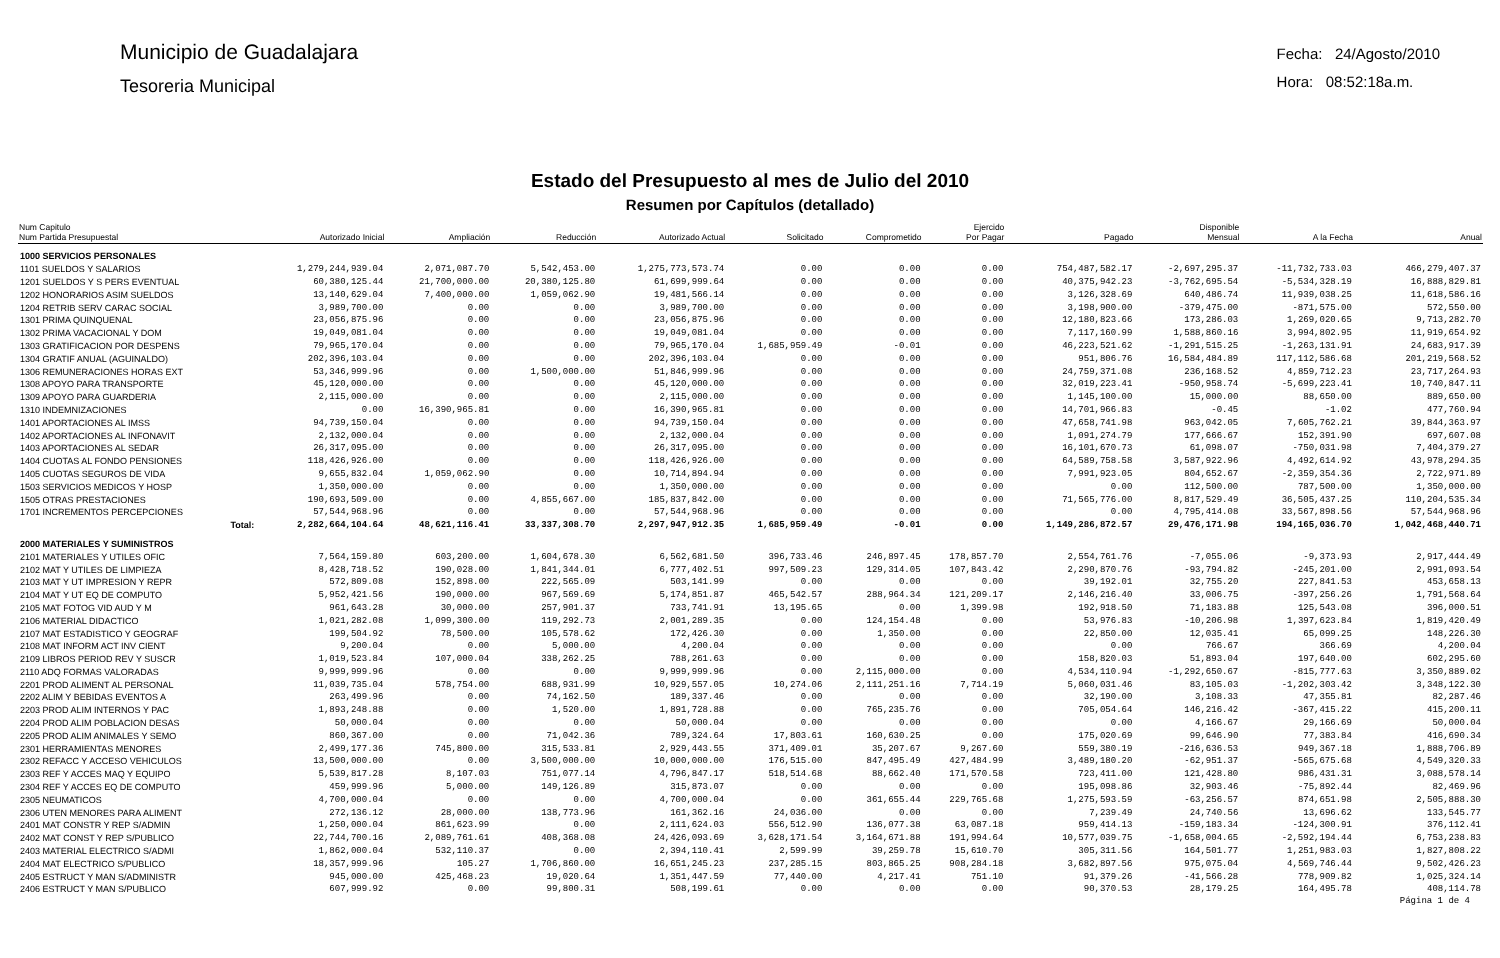Municipio de Guadalajara
Tesoreria Municipal
Fecha: 24/Agosto/2010
Hora: 08:52:18a.m.
Estado del Presupuesto al mes de Julio del 2010
Resumen por Capítulos (detallado)
| Num Capitulo Num Partida Presupuestal | Autorizado Inicial | Ampliación | Reducción | Autorizado Actual | Solicitado | Comprometido | Ejercido Por Pagar | Pagado | Disponible Mensual | A la Fecha | Anual |
| --- | --- | --- | --- | --- | --- | --- | --- | --- | --- | --- | --- |
| 1000 SERVICIOS PERSONALES | | | | | | | | | | | |
| 1101 SUELDOS Y SALARIOS | 1,279,244,939.04 | 2,071,087.70 | 5,542,453.00 | 1,275,773,573.74 | 0.00 | 0.00 | 0.00 | 754,487,582.17 | -2,697,295.37 | -11,732,733.03 | 466,279,407.37 |
| 1201 SUELDOS Y S PERS EVENTUAL | 60,380,125.44 | 21,700,000.00 | 20,380,125.80 | 61,699,999.64 | 0.00 | 0.00 | 0.00 | 40,375,942.23 | -3,762,695.54 | -5,534,328.19 | 16,888,829.81 |
| 1202 HONORARIOS ASIM SUELDOS | 13,140,629.04 | 7,400,000.00 | 1,059,062.90 | 19,481,566.14 | 0.00 | 0.00 | 0.00 | 3,126,328.69 | 640,486.74 | 11,939,038.25 | 11,618,586.16 |
| 1204 RETRIB SERV CARAC SOCIAL | 3,989,700.00 | 0.00 | 0.00 | 3,989,700.00 | 0.00 | 0.00 | 0.00 | 3,198,900.00 | -379,475.00 | -871,575.00 | 572,550.00 |
| 1301 PRIMA QUINQUENAL | 23,056,875.96 | 0.00 | 0.00 | 23,056,875.96 | 0.00 | 0.00 | 0.00 | 12,180,823.66 | 173,286.03 | 1,269,020.65 | 9,713,282.70 |
| 1302 PRIMA VACACIONAL Y DOM | 19,049,081.04 | 0.00 | 0.00 | 19,049,081.04 | 0.00 | 0.00 | 0.00 | 7,117,160.99 | 1,588,860.16 | 3,994,802.95 | 11,919,654.92 |
| 1303 GRATIFICACION POR DESPENS | 79,965,170.04 | 0.00 | 0.00 | 79,965,170.04 | 1,685,959.49 | -0.01 | 0.00 | 46,223,521.62 | -1,291,515.25 | -1,263,131.91 | 24,683,917.39 |
| 1304 GRATIF ANUAL (AGUINALDO) | 202,396,103.04 | 0.00 | 0.00 | 202,396,103.04 | 0.00 | 0.00 | 0.00 | 951,806.76 | 16,584,484.89 | 117,112,586.68 | 201,219,568.52 |
| 1306 REMUNERACIONES HORAS EXT | 53,346,999.96 | 0.00 | 1,500,000.00 | 51,846,999.96 | 0.00 | 0.00 | 0.00 | 24,759,371.08 | 236,168.52 | 4,859,712.23 | 23,717,264.93 |
| 1308 APOYO PARA TRANSPORTE | 45,120,000.00 | 0.00 | 0.00 | 45,120,000.00 | 0.00 | 0.00 | 0.00 | 32,019,223.41 | -950,958.74 | -5,699,223.41 | 10,740,847.11 |
| 1309 APOYO PARA GUARDERIA | 2,115,000.00 | 0.00 | 0.00 | 2,115,000.00 | 0.00 | 0.00 | 0.00 | 1,145,100.00 | 15,000.00 | 88,650.00 | 889,650.00 |
| 1310 INDEMNIZACIONES | 0.00 | 16,390,965.81 | 0.00 | 16,390,965.81 | 0.00 | 0.00 | 0.00 | 14,701,966.83 | -0.45 | -1.02 | 477,760.94 |
| 1401 APORTACIONES AL IMSS | 94,739,150.04 | 0.00 | 0.00 | 94,739,150.04 | 0.00 | 0.00 | 0.00 | 47,658,741.98 | 963,042.05 | 7,605,762.21 | 39,844,363.97 |
| 1402 APORTACIONES AL INFONAVIT | 2,132,000.04 | 0.00 | 0.00 | 2,132,000.04 | 0.00 | 0.00 | 0.00 | 1,091,274.79 | 177,666.67 | 152,391.90 | 697,607.08 |
| 1403 APORTACIONES AL SEDAR | 26,317,095.00 | 0.00 | 0.00 | 26,317,095.00 | 0.00 | 0.00 | 0.00 | 16,101,670.73 | 61,098.07 | -750,031.98 | 7,404,379.27 |
| 1404 CUOTAS AL FONDO PENSIONES | 118,426,926.00 | 0.00 | 0.00 | 118,426,926.00 | 0.00 | 0.00 | 0.00 | 64,589,758.58 | 3,587,922.96 | 4,492,614.92 | 43,978,294.35 |
| 1405 CUOTAS SEGUROS DE VIDA | 9,655,832.04 | 1,059,062.90 | 0.00 | 10,714,894.94 | 0.00 | 0.00 | 0.00 | 7,991,923.05 | 804,652.67 | -2,359,354.36 | 2,722,971.89 |
| 1503 SERVICIOS MEDICOS Y HOSP | 1,350,000.00 | 0.00 | 0.00 | 1,350,000.00 | 0.00 | 0.00 | 0.00 | 0.00 | 112,500.00 | 787,500.00 | 1,350,000.00 |
| 1505 OTRAS PRESTACIONES | 190,693,509.00 | 0.00 | 4,855,667.00 | 185,837,842.00 | 0.00 | 0.00 | 0.00 | 71,565,776.00 | 8,817,529.49 | 36,505,437.25 | 110,204,535.34 |
| 1701 INCREMENTOS PERCEPCIONES | 57,544,968.96 | 0.00 | 0.00 | 57,544,968.96 | 0.00 | 0.00 | 0.00 | 0.00 | 4,795,414.08 | 33,567,898.56 | 57,544,968.96 |
| Total: | 2,282,664,104.64 | 48,621,116.41 | 33,337,308.70 | 2,297,947,912.35 | 1,685,959.49 | -0.01 | 0.00 | 1,149,286,872.57 | 29,476,171.98 | 194,165,036.70 | 1,042,468,440.71 |
| 2000 MATERIALES Y SUMINISTROS | | | | | | | | | | | |
| 2101 MATERIALES Y UTILES OFIC | 7,564,159.80 | 603,200.00 | 1,604,678.30 | 6,562,681.50 | 396,733.46 | 246,897.45 | 178,857.70 | 2,554,761.76 | -7,055.06 | -9,373.93 | 2,917,444.49 |
| 2102 MAT Y UTILES DE LIMPIEZA | 8,428,718.52 | 190,028.00 | 1,841,344.01 | 6,777,402.51 | 997,509.23 | 129,314.05 | 107,843.42 | 2,290,870.76 | -93,794.82 | -245,201.00 | 2,991,093.54 |
| 2103 MAT Y UT IMPRESION Y REPR | 572,809.08 | 152,898.00 | 222,565.09 | 503,141.99 | 0.00 | 0.00 | 0.00 | 39,192.01 | 32,755.20 | 227,841.53 | 453,658.13 |
| 2104 MAT Y UT EQ DE COMPUTO | 5,952,421.56 | 190,000.00 | 967,569.69 | 5,174,851.87 | 465,542.57 | 288,964.34 | 121,209.17 | 2,146,216.40 | 33,006.75 | -397,256.26 | 1,791,568.64 |
| 2105 MAT FOTOG VID AUD Y M | 961,643.28 | 30,000.00 | 257,901.37 | 733,741.91 | 13,195.65 | 0.00 | 1,399.98 | 192,918.50 | 71,183.88 | 125,543.08 | 396,000.51 |
| 2106 MATERIAL DIDACTICO | 1,021,282.08 | 1,099,300.00 | 119,292.73 | 2,001,289.35 | 0.00 | 124,154.48 | 0.00 | 53,976.83 | -10,206.98 | 1,397,623.84 | 1,819,420.49 |
| 2107 MAT ESTADISTICO Y GEOGRAF | 199,504.92 | 78,500.00 | 105,578.62 | 172,426.30 | 0.00 | 1,350.00 | 0.00 | 22,850.00 | 12,035.41 | 65,099.25 | 148,226.30 |
| 2108 MAT INFORM ACT INV CIENT | 9,200.04 | 0.00 | 5,000.00 | 4,200.04 | 0.00 | 0.00 | 0.00 | 0.00 | 766.67 | 366.69 | 4,200.04 |
| 2109 LIBROS PERIOD REV Y SUSCR | 1,019,523.84 | 107,000.04 | 338,262.25 | 788,261.63 | 0.00 | 0.00 | 0.00 | 158,820.03 | 51,893.04 | 197,640.00 | 602,295.60 |
| 2110 ADQ FORMAS VALORADAS | 9,999,999.96 | 0.00 | 0.00 | 9,999,999.96 | 0.00 | 2,115,000.00 | 0.00 | 4,534,110.94 | -1,292,650.67 | -815,777.63 | 3,350,889.02 |
| 2201 PROD ALIMENT AL PERSONAL | 11,039,735.04 | 578,754.00 | 688,931.99 | 10,929,557.05 | 10,274.06 | 2,111,251.16 | 7,714.19 | 5,060,031.46 | 83,105.03 | -1,202,303.42 | 3,348,122.30 |
| 2202 ALIM Y BEBIDAS EVENTOS A | 263,499.96 | 0.00 | 74,162.50 | 189,337.46 | 0.00 | 0.00 | 0.00 | 32,190.00 | 3,108.33 | 47,355.81 | 82,287.46 |
| 2203 PROD ALIM INTERNOS Y PAC | 1,893,248.88 | 0.00 | 1,520.00 | 1,891,728.88 | 0.00 | 765,235.76 | 0.00 | 705,054.64 | 146,216.42 | -367,415.22 | 415,200.11 |
| 2204 PROD ALIM POBLACION DESAS | 50,000.04 | 0.00 | 0.00 | 50,000.04 | 0.00 | 0.00 | 0.00 | 0.00 | 4,166.67 | 29,166.69 | 50,000.04 |
| 2205 PROD ALIM ANIMALES Y SEMO | 860,367.00 | 0.00 | 71,042.36 | 789,324.64 | 17,803.61 | 160,630.25 | 0.00 | 175,020.69 | 99,646.90 | 77,383.84 | 416,690.34 |
| 2301 HERRAMIENTAS MENORES | 2,499,177.36 | 745,800.00 | 315,533.81 | 2,929,443.55 | 371,409.01 | 35,207.67 | 9,267.60 | 559,380.19 | -216,636.53 | 949,367.18 | 1,888,706.89 |
| 2302 REFACC Y ACCESO VEHICULOS | 13,500,000.00 | 0.00 | 3,500,000.00 | 10,000,000.00 | 176,515.00 | 847,495.49 | 427,484.99 | 3,489,180.20 | -62,951.37 | -565,675.68 | 4,549,320.33 |
| 2303 REF Y ACCES MAQ Y EQUIPO | 5,539,817.28 | 8,107.03 | 751,077.14 | 4,796,847.17 | 518,514.68 | 88,662.40 | 171,570.58 | 723,411.00 | 121,428.80 | 986,431.31 | 3,088,578.14 |
| 2304 REF Y ACCES EQ DE COMPUTO | 459,999.96 | 5,000.00 | 149,126.89 | 315,873.07 | 0.00 | 0.00 | 0.00 | 195,098.86 | 32,903.46 | -75,892.44 | 82,469.96 |
| 2305 NEUMATICOS | 4,700,000.04 | 0.00 | 0.00 | 4,700,000.04 | 0.00 | 361,655.44 | 229,765.68 | 1,275,593.59 | -63,256.57 | 874,651.98 | 2,505,888.30 |
| 2306 UTEN MENORES PARA ALIMENT | 272,136.12 | 28,000.00 | 138,773.96 | 161,362.16 | 24,036.00 | 0.00 | 0.00 | 7,239.49 | 24,740.56 | 13,696.62 | 133,545.77 |
| 2401 MAT CONSTR Y REP S/ADMIN | 1,250,000.04 | 861,623.99 | 0.00 | 2,111,624.03 | 556,512.90 | 136,077.38 | 63,087.18 | 959,414.13 | -159,183.34 | -124,300.91 | 376,112.41 |
| 2402 MAT CONST Y REP S/PUBLICO | 22,744,700.16 | 2,089,761.61 | 408,368.08 | 24,426,093.69 | 3,628,171.54 | 3,164,671.88 | 191,994.64 | 10,577,039.75 | -1,658,004.65 | -2,592,194.44 | 6,753,238.83 |
| 2403 MATERIAL ELECTRICO S/ADMI | 1,862,000.04 | 532,110.37 | 0.00 | 2,394,110.41 | 2,599.99 | 39,259.78 | 15,610.70 | 305,311.56 | 164,501.77 | 1,251,983.03 | 1,827,808.22 |
| 2404 MAT ELECTRICO S/PUBLICO | 18,357,999.96 | 105.27 | 1,706,860.00 | 16,651,245.23 | 237,285.15 | 803,865.25 | 908,284.18 | 3,682,897.56 | 975,075.04 | 4,569,746.44 | 9,502,426.23 |
| 2405 ESTRUCT Y MAN S/ADMINISTR | 945,000.00 | 425,468.23 | 19,020.64 | 1,351,447.59 | 77,440.00 | 4,217.41 | 751.10 | 91,379.26 | -41,566.28 | 778,909.82 | 1,025,324.14 |
| 2406 ESTRUCT Y MAN S/PUBLICO | 607,999.92 | 0.00 | 99,800.31 | 508,199.61 | 0.00 | 0.00 | 0.00 | 90,370.53 | 28,179.25 | 164,495.78 | 408,114.78 |
Página 1 de 4